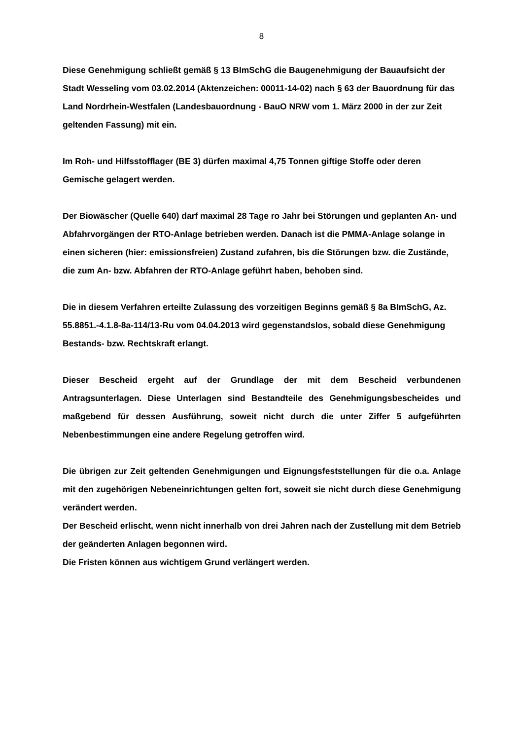8
Diese Genehmigung schließt gemäß § 13 BImSchG die Baugenehmigung der Bauaufsicht der Stadt Wesseling vom 03.02.2014 (Aktenzeichen: 00011-14-02) nach § 63 der Bauordnung für das Land Nordrhein-Westfalen (Landesbauordnung - BauO NRW vom 1. März 2000 in der zur Zeit geltenden Fassung) mit ein.
Im Roh- und Hilfsstofflager (BE 3) dürfen maximal 4,75 Tonnen giftige Stoffe oder deren Gemische gelagert werden.
Der Biowäscher (Quelle 640) darf maximal 28 Tage ro Jahr bei Störungen und geplanten An- und Abfahrvorgängen der RTO-Anlage betrieben werden. Danach ist die PMMA-Anlage solange in einen sicheren (hier: emissionsfreien) Zustand zufahren, bis die Störungen bzw. die Zustände, die zum An- bzw. Abfahren der RTO-Anlage geführt haben, behoben sind.
Die in diesem Verfahren erteilte Zulassung des vorzeitigen Beginns gemäß § 8a BImSchG, Az. 55.8851.-4.1.8-8a-114/13-Ru vom 04.04.2013 wird gegenstandslos, sobald diese Genehmigung Bestands- bzw. Rechtskraft erlangt.
Dieser Bescheid ergeht auf der Grundlage der mit dem Bescheid verbundenen Antragsunterlagen. Diese Unterlagen sind Bestandteile des Genehmigungsbescheides und maßgebend für dessen Ausführung, soweit nicht durch die unter Ziffer 5 aufgeführten Nebenbestimmungen eine andere Regelung getroffen wird.
Die übrigen zur Zeit geltenden Genehmigungen und Eignungsfeststellungen für die o.a. Anlage mit den zugehörigen Nebeneinrichtungen gelten fort, soweit sie nicht durch diese Genehmigung verändert werden.
Der Bescheid erlischt, wenn nicht innerhalb von drei Jahren nach der Zustellung mit dem Betrieb der geänderten Anlagen begonnen wird.
Die Fristen können aus wichtigem Grund verlängert werden.